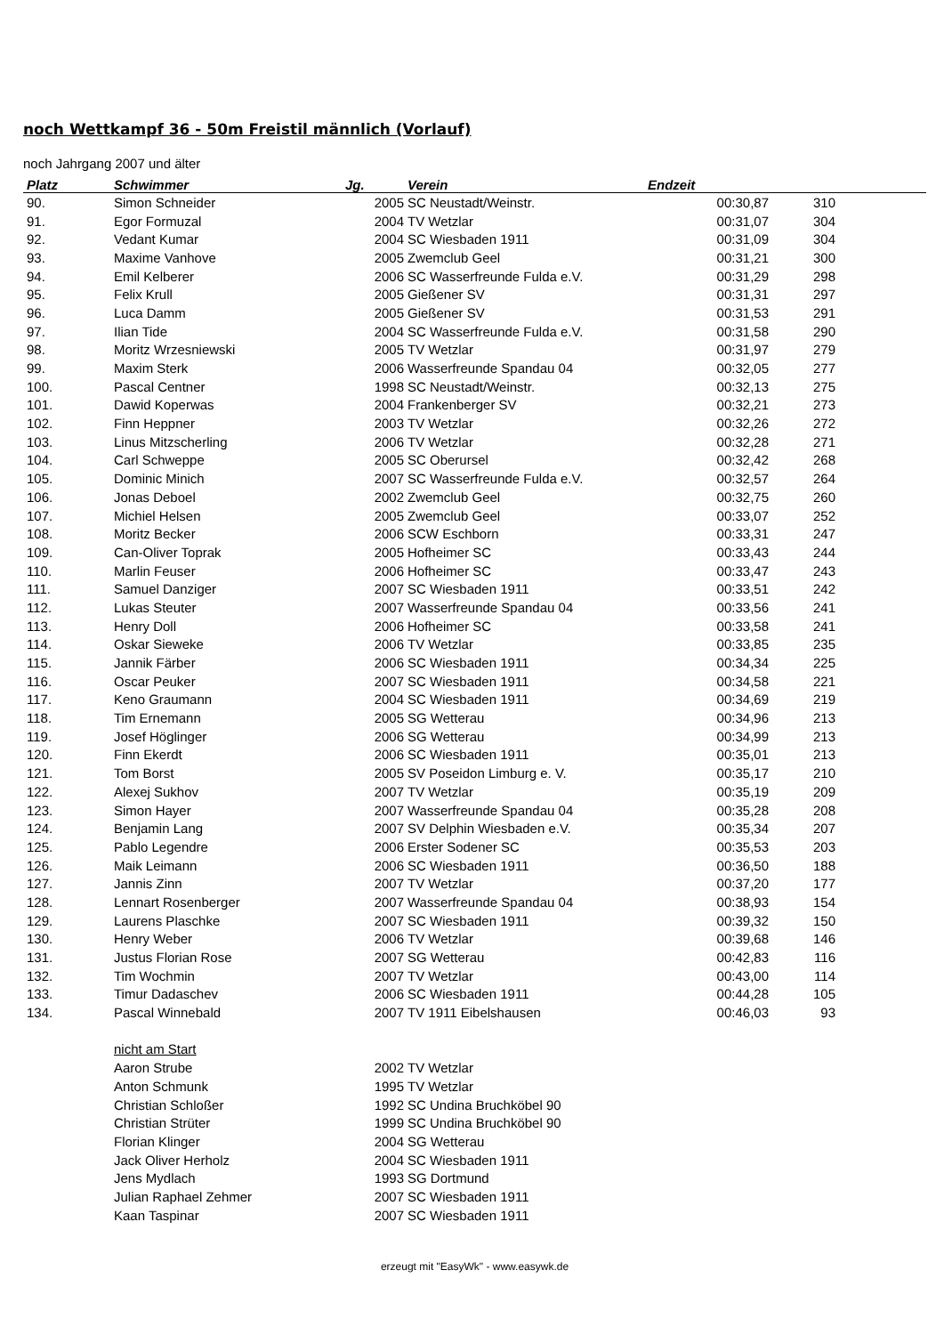noch Wettkampf 36 - 50m Freistil männlich (Vorlauf)
noch Jahrgang 2007 und älter
| Platz | Schwimmer | Jg. | Verein | Endzeit | | |
| --- | --- | --- | --- | --- | --- | --- |
| 90. | Simon Schneider | 2005 | SC Neustadt/Weinstr. | 00:30,87 | 310 | |
| 91. | Egor Formuzal | 2004 | TV Wetzlar | 00:31,07 | 304 | |
| 92. | Vedant Kumar | 2004 | SC Wiesbaden 1911 | 00:31,09 | 304 | |
| 93. | Maxime Vanhove | 2005 | Zwemclub Geel | 00:31,21 | 300 | |
| 94. | Emil Kelberer | 2006 | SC Wasserfreunde Fulda e.V. | 00:31,29 | 298 | |
| 95. | Felix Krull | 2005 | Gießener SV | 00:31,31 | 297 | |
| 96. | Luca Damm | 2005 | Gießener SV | 00:31,53 | 291 | |
| 97. | Ilian Tide | 2004 | SC Wasserfreunde Fulda e.V. | 00:31,58 | 290 | |
| 98. | Moritz Wrzesniewski | 2005 | TV Wetzlar | 00:31,97 | 279 | |
| 99. | Maxim Sterk | 2006 | Wasserfreunde Spandau 04 | 00:32,05 | 277 | |
| 100. | Pascal Centner | 1998 | SC Neustadt/Weinstr. | 00:32,13 | 275 | |
| 101. | Dawid Koperwas | 2004 | Frankenberger SV | 00:32,21 | 273 | |
| 102. | Finn Heppner | 2003 | TV Wetzlar | 00:32,26 | 272 | |
| 103. | Linus Mitzscherling | 2006 | TV Wetzlar | 00:32,28 | 271 | |
| 104. | Carl Schweppe | 2005 | SC Oberursel | 00:32,42 | 268 | |
| 105. | Dominic Minich | 2007 | SC Wasserfreunde Fulda e.V. | 00:32,57 | 264 | |
| 106. | Jonas Deboel | 2002 | Zwemclub Geel | 00:32,75 | 260 | |
| 107. | Michiel Helsen | 2005 | Zwemclub Geel | 00:33,07 | 252 | |
| 108. | Moritz Becker | 2006 | SCW Eschborn | 00:33,31 | 247 | |
| 109. | Can-Oliver Toprak | 2005 | Hofheimer SC | 00:33,43 | 244 | |
| 110. | Marlin Feuser | 2006 | Hofheimer SC | 00:33,47 | 243 | |
| 111. | Samuel Danziger | 2007 | SC Wiesbaden 1911 | 00:33,51 | 242 | |
| 112. | Lukas Steuter | 2007 | Wasserfreunde Spandau 04 | 00:33,56 | 241 | |
| 113. | Henry Doll | 2006 | Hofheimer SC | 00:33,58 | 241 | |
| 114. | Oskar Sieweke | 2006 | TV Wetzlar | 00:33,85 | 235 | |
| 115. | Jannik Färber | 2006 | SC Wiesbaden 1911 | 00:34,34 | 225 | |
| 116. | Oscar Peuker | 2007 | SC Wiesbaden 1911 | 00:34,58 | 221 | |
| 117. | Keno Graumann | 2004 | SC Wiesbaden 1911 | 00:34,69 | 219 | |
| 118. | Tim Ernemann | 2005 | SG Wetterau | 00:34,96 | 213 | |
| 119. | Josef Höglinger | 2006 | SG Wetterau | 00:34,99 | 213 | |
| 120. | Finn Ekerdt | 2006 | SC Wiesbaden 1911 | 00:35,01 | 213 | |
| 121. | Tom Borst | 2005 | SV Poseidon Limburg e. V. | 00:35,17 | 210 | |
| 122. | Alexej Sukhov | 2007 | TV Wetzlar | 00:35,19 | 209 | |
| 123. | Simon Hayer | 2007 | Wasserfreunde Spandau 04 | 00:35,28 | 208 | |
| 124. | Benjamin Lang | 2007 | SV Delphin Wiesbaden e.V. | 00:35,34 | 207 | |
| 125. | Pablo Legendre | 2006 | Erster Sodener SC | 00:35,53 | 203 | |
| 126. | Maik Leimann | 2006 | SC Wiesbaden 1911 | 00:36,50 | 188 | |
| 127. | Jannis Zinn | 2007 | TV Wetzlar | 00:37,20 | 177 | |
| 128. | Lennart Rosenberger | 2007 | Wasserfreunde Spandau 04 | 00:38,93 | 154 | |
| 129. | Laurens Plaschke | 2007 | SC Wiesbaden 1911 | 00:39,32 | 150 | |
| 130. | Henry Weber | 2006 | TV Wetzlar | 00:39,68 | 146 | |
| 131. | Justus Florian Rose | 2007 | SG Wetterau | 00:42,83 | 116 | |
| 132. | Tim Wochmin | 2007 | TV Wetzlar | 00:43,00 | 114 | |
| 133. | Timur Dadaschev | 2006 | SC Wiesbaden 1911 | 00:44,28 | 105 | |
| 134. | Pascal Winnebald | 2007 | TV 1911 Eibelshausen | 00:46,03 | 93 | |
| | nicht am Start | | | | | |
| | Aaron Strube | 2002 | TV Wetzlar | | | |
| | Anton Schmunk | 1995 | TV Wetzlar | | | |
| | Christian Schloßer | 1992 | SC Undina Bruchköbel 90 | | | |
| | Christian Strüter | 1999 | SC Undina Bruchköbel 90 | | | |
| | Florian Klinger | 2004 | SG Wetterau | | | |
| | Jack Oliver Herholz | 2004 | SC Wiesbaden 1911 | | | |
| | Jens Mydlach | 1993 | SG Dortmund | | | |
| | Julian Raphael Zehmer | 2007 | SC Wiesbaden 1911 | | | |
| | Kaan Taspinar | 2007 | SC Wiesbaden 1911 | | | |
erzeugt mit "EasyWk" - www.easywk.de